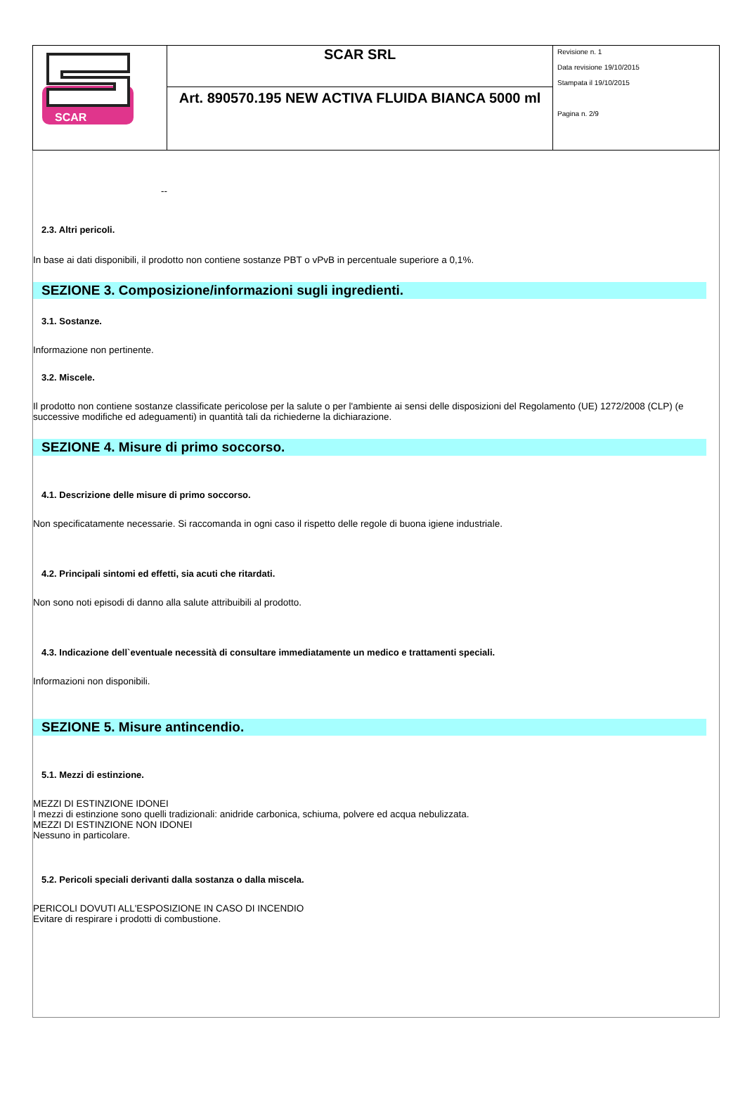| SCAR | SCAR SRL | Revisione n. 1 Data revisione 19/10/2015 Stampata il 19/10/2015 Pagina n. 2/9 |
| | Art. 890570.195 NEW ACTIVA FLUIDA BIANCA 5000 ml | |
--
2.3. Altri pericoli.
In base ai dati disponibili, il prodotto non contiene sostanze PBT o vPvB in percentuale superiore a 0,1%.
SEZIONE 3. Composizione/informazioni sugli ingredienti.
3.1. Sostanze.
Informazione non pertinente.
3.2. Miscele.
Il prodotto non contiene sostanze classificate pericolose per la salute o per l'ambiente ai sensi delle disposizioni del Regolamento (UE) 1272/2008 (CLP) (e successive modifiche ed adeguamenti) in quantità tali da richiederne la dichiarazione.
SEZIONE 4. Misure di primo soccorso.
4.1. Descrizione delle misure di primo soccorso.
Non specificatamente necessarie. Si raccomanda in ogni caso il rispetto delle regole di buona igiene industriale.
4.2. Principali sintomi ed effetti, sia acuti che ritardati.
Non sono noti episodi di danno alla salute attribuibili al prodotto.
4.3. Indicazione dell`eventuale necessità di consultare immediatamente un medico e trattamenti speciali.
Informazioni non disponibili.
SEZIONE 5. Misure antincendio.
5.1. Mezzi di estinzione.
MEZZI DI ESTINZIONE IDONEI
I mezzi di estinzione sono quelli tradizionali: anidride carbonica, schiuma, polvere ed acqua nebulizzata.
MEZZI DI ESTINZIONE NON IDONEI
Nessuno in particolare.
5.2. Pericoli speciali derivanti dalla sostanza o dalla miscela.
PERICOLI DOVUTI ALL'ESPOSIZIONE IN CASO DI INCENDIO
Evitare di respirare i prodotti di combustione.